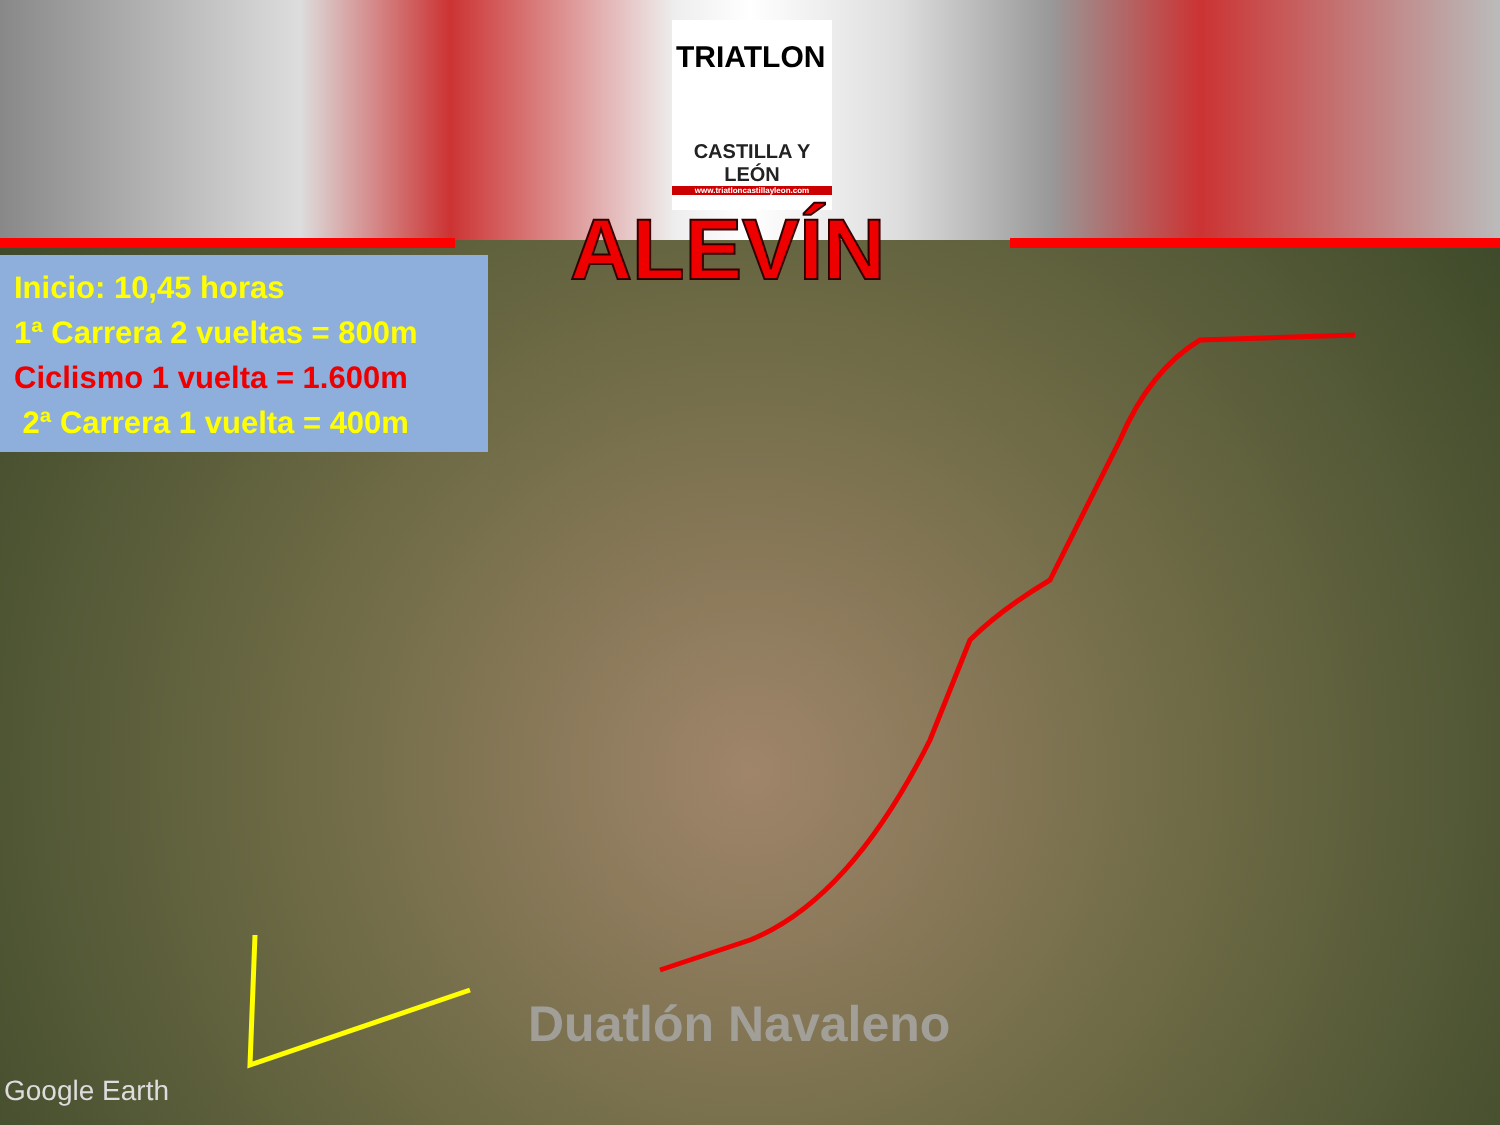CASTILLA Y LEÓN
www.triatloncastillayleon.com
TRIATLON
ALEVÍN
Inicio: 10,45 horas
1ª Carrera 2 vueltas = 800m
Ciclismo 1 vuelta = 1.600m
2ª Carrera 1 vuelta = 400m
Duatlón Navaleno
Google Earth